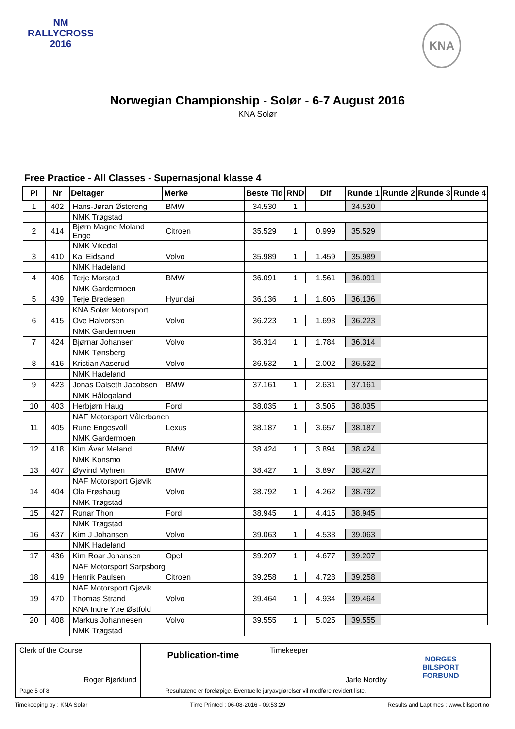NM
RALLYCROSS
2016
KNA
Norwegian Championship - Solør - 6-7 August 2016
KNA Solør
Free Practice - All Classes - Supernasjonal klasse 4
| Pl | Nr | Deltager | Merke | Beste Tid | RND | Dif | Runde 1 | Runde 2 | Runde 3 | Runde 4 |
| --- | --- | --- | --- | --- | --- | --- | --- | --- | --- | --- |
| 1 | 402 | Hans-Jøran Østereng | BMW | 34.530 | 1 | | 34.530 | | | |
| | | NMK Trøgstad | | | | | | | | |
| 2 | 414 | Bjørn Magne Moland Enge | Citroen | 35.529 | 1 | 0.999 | 35.529 | | | |
| | | NMK Vikedal | | | | | | | | |
| 3 | 410 | Kai Eidsand | Volvo | 35.989 | 1 | 1.459 | 35.989 | | | |
| | | NMK Hadeland | | | | | | | | |
| 4 | 406 | Terje Morstad | BMW | 36.091 | 1 | 1.561 | 36.091 | | | |
| | | NMK Gardermoen | | | | | | | | |
| 5 | 439 | Terje Bredesen | Hyundai | 36.136 | 1 | 1.606 | 36.136 | | | |
| | | KNA Solør Motorsport | | | | | | | | |
| 6 | 415 | Ove Halvorsen | Volvo | 36.223 | 1 | 1.693 | 36.223 | | | |
| | | NMK Gardermoen | | | | | | | | |
| 7 | 424 | Bjørnar Johansen | Volvo | 36.314 | 1 | 1.784 | 36.314 | | | |
| | | NMK Tønsberg | | | | | | | | |
| 8 | 416 | Kristian Aaserud | Volvo | 36.532 | 1 | 2.002 | 36.532 | | | |
| | | NMK Hadeland | | | | | | | | |
| 9 | 423 | Jonas Dalseth Jacobsen | BMW | 37.161 | 1 | 2.631 | 37.161 | | | |
| | | NMK Hålogaland | | | | | | | | |
| 10 | 403 | Herbjørn Haug | Ford | 38.035 | 1 | 3.505 | 38.035 | | | |
| | | NAF Motorsport Vålerbanen | | | | | | | | |
| 11 | 405 | Rune Engesvoll | Lexus | 38.187 | 1 | 3.657 | 38.187 | | | |
| | | NMK Gardermoen | | | | | | | | |
| 12 | 418 | Kim Åvar Meland | BMW | 38.424 | 1 | 3.894 | 38.424 | | | |
| | | NMK Konsmo | | | | | | | | |
| 13 | 407 | Øyvind Myhren | BMW | 38.427 | 1 | 3.897 | 38.427 | | | |
| | | NAF Motorsport Gjøvik | | | | | | | | |
| 14 | 404 | Ola Frøshaug | Volvo | 38.792 | 1 | 4.262 | 38.792 | | | |
| | | NMK Trøgstad | | | | | | | | |
| 15 | 427 | Runar Thon | Ford | 38.945 | 1 | 4.415 | 38.945 | | | |
| | | NMK Trøgstad | | | | | | | | |
| 16 | 437 | Kim J Johansen | Volvo | 39.063 | 1 | 4.533 | 39.063 | | | |
| | | NMK Hadeland | | | | | | | | |
| 17 | 436 | Kim Roar Johansen | Opel | 39.207 | 1 | 4.677 | 39.207 | | | |
| | | NAF Motorsport Sarpsborg | | | | | | | | |
| 18 | 419 | Henrik Paulsen | Citroen | 39.258 | 1 | 4.728 | 39.258 | | | |
| | | NAF Motorsport Gjøvik | | | | | | | | |
| 19 | 470 | Thomas Strand | Volvo | 39.464 | 1 | 4.934 | 39.464 | | | |
| | | KNA Indre Ytre Østfold | | | | | | | | |
| 20 | 408 | Markus Johannesen | Volvo | 39.555 | 1 | 5.025 | 39.555 | | | |
| | | NMK Trøgstad | | | | | | | | |
Clerk of the Course
Roger Bjørklund
Publication-time
Timekeeper
Jarle Nordby
NORGES
BILSPORT
FORBUND
Page 5 of 8
Resultatene er foreløpige. Eventuelle juryavgjørelser vil medføre revidert liste.
Timekeeping by : KNA Solør Time Printed : 06-08-2016 - 09:53:29 Results and Laptimes : www.bilsport.no